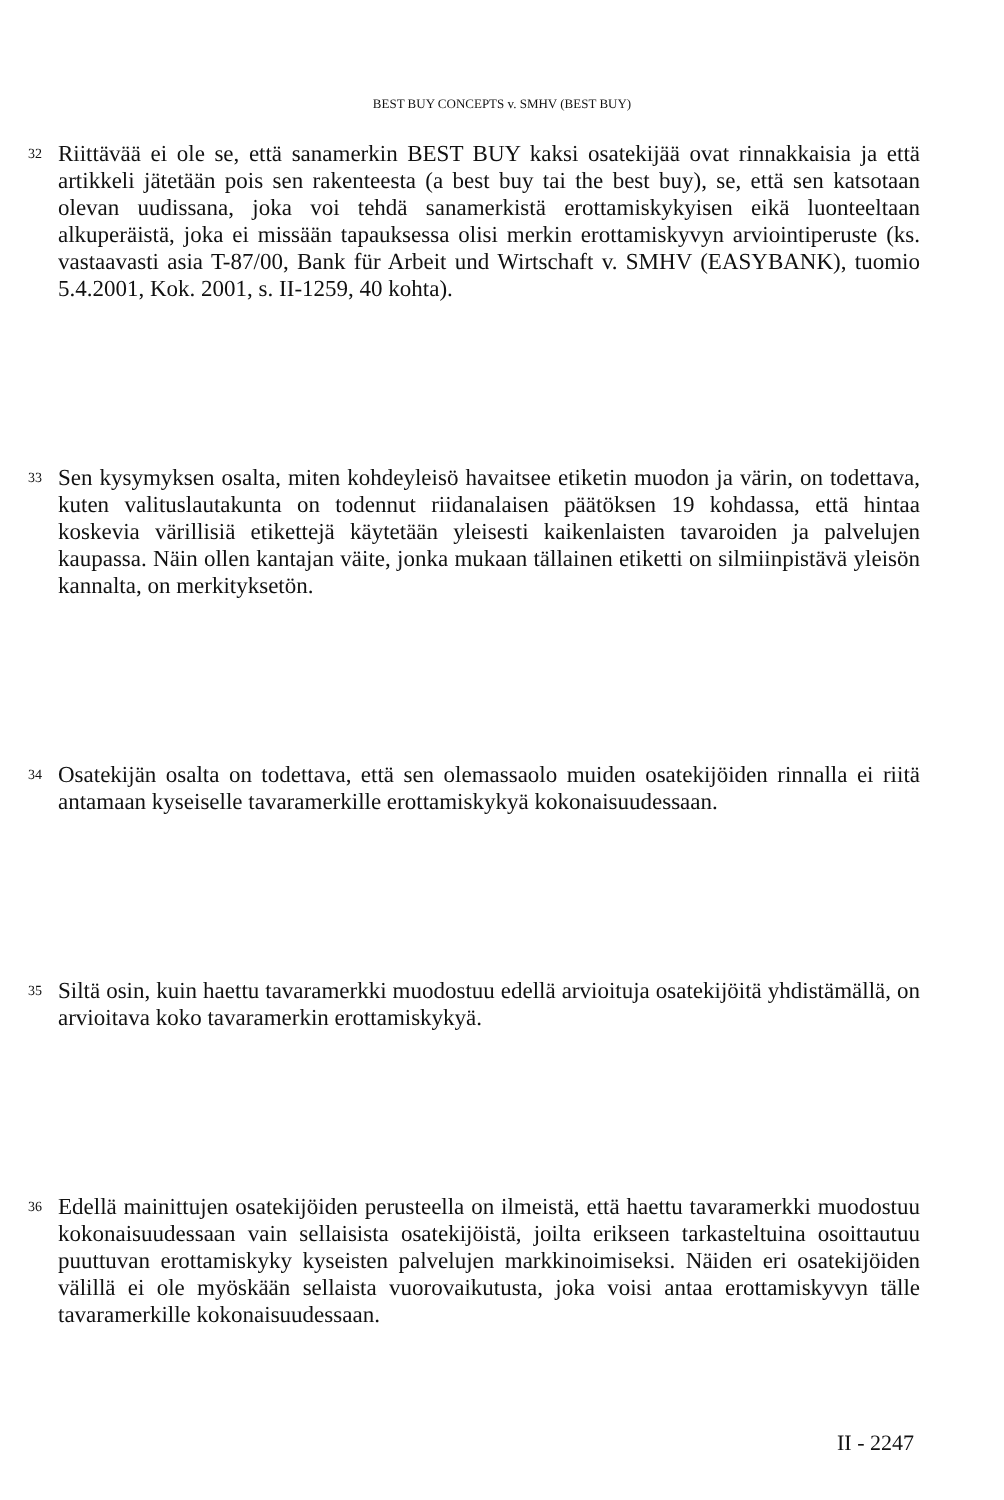BEST BUY CONCEPTS v. SMHV (BEST BUY)
32
Riittävää ei ole se, että sanamerkin BEST BUY kaksi osatekijää ovat rinnakkaisia ja että artikkeli jätetään pois sen rakenteesta (a best buy tai the best buy), se, että sen katsotaan olevan uudissana, joka voi tehdä sanamerkistä erottamiskykyisen eikä luonteeltaan alkuperäistä, joka ei missään tapauksessa olisi merkin erottamiskyvyn arviointiperuste (ks. vastaavasti asia T-87/00, Bank für Arbeit und Wirtschaft v. SMHV (EASYBANK), tuomio 5.4.2001, Kok. 2001, s. II-1259, 40 kohta).
33
Sen kysymyksen osalta, miten kohdeyleisö havaitsee etiketin muodon ja värin, on todettava, kuten valituslautakunta on todennut riidanalaisen päätöksen 19 kohdassa, että hintaa koskevia värillisiä etikettejä käytetään yleisesti kaikenlaisten tavaroiden ja palvelujen kaupassa. Näin ollen kantajan väite, jonka mukaan tällainen etiketti on silmiinpistävä yleisön kannalta, on merkityksetön.
34
Osatekijän osalta on todettava, että sen olemassaolo muiden osatekijöiden rinnalla ei riitä antamaan kyseiselle tavaramerkille erottamiskykyä kokonaisuudessaan.
35
Siltä osin, kuin haettu tavaramerkki muodostuu edellä arvioituja osatekijöitä yhdistämällä, on arvioitava koko tavaramerkin erottamiskykyä.
36
Edellä mainittujen osatekijöiden perusteella on ilmeistä, että haettu tavaramerkki muodostuu kokonaisuudessaan vain sellaisista osatekijöistä, joilta erikseen tarkasteltuina osoittautuu puuttuvan erottamiskyky kyseisten palvelujen markkinoimiseksi. Näiden eri osatekijöiden välillä ei ole myöskään sellaista vuorovaikutusta, joka voisi antaa erottamiskyvyn tälle tavaramerkille kokonaisuudessaan.
II - 2247